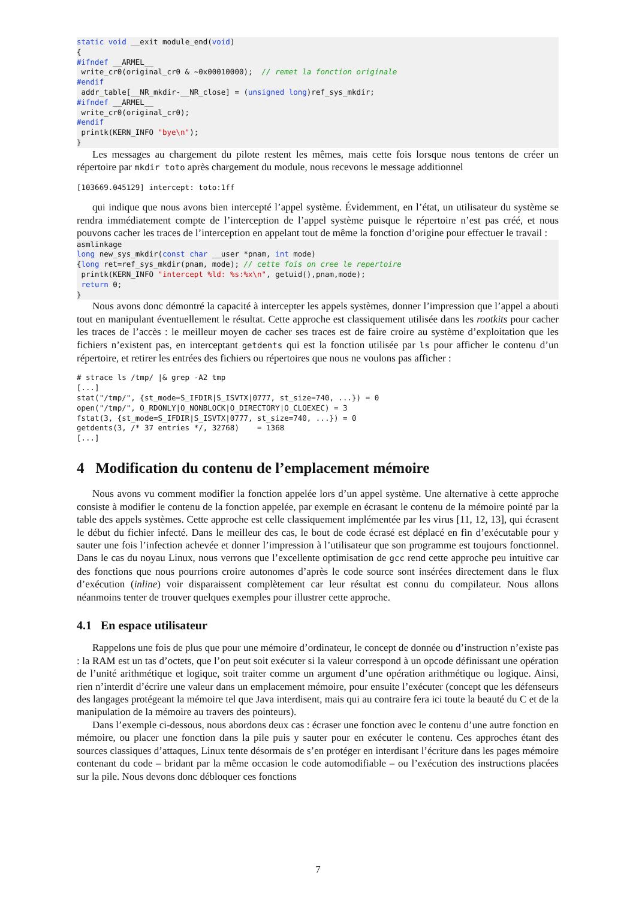static void __exit module_end(void)
{
#ifndef __ARMEL__
 write_cr0(original_cr0 & ~0x00010000);  // remet la fonction originale
#endif
 addr_table[__NR_mkdir-__NR_close] = (unsigned long)ref_sys_mkdir;
#ifndef __ARMEL__
 write_cr0(original_cr0);
#endif
 printk(KERN_INFO "bye\n");
}
Les messages au chargement du pilote restent les mêmes, mais cette fois lorsque nous tentons de créer un répertoire par mkdir toto après chargement du module, nous recevons le message additionnel
[103669.045129] intercept: toto:1ff
qui indique que nous avons bien intercepté l’appel système. Évidemment, en l’état, un utilisateur du système se rendra immédiatement compte de l’interception de l’appel système puisque le répertoire n’est pas créé, et nous pouvons cacher les traces de l’interception en appelant tout de même la fonction d’origine pour effectuer le travail :
asmlinkage
long new_sys_mkdir(const char __user *pnam, int mode)
{long ret=ref_sys_mkdir(pnam, mode); // cette fois on cree le repertoire
 printk(KERN_INFO "intercept %ld: %s:%x\n", getuid(),pnam,mode);
 return 0;
}
Nous avons donc démontré la capacité à intercepter les appels systèmes, donner l’impression que l’appel a abouti tout en manipulant éventuellement le résultat. Cette approche est classiquement utilisée dans les rootkits pour cacher les traces de l’accès : le meilleur moyen de cacher ses traces est de faire croire au système d’exploitation que les fichiers n’existent pas, en interceptant getdents qui est la fonction utilisée par ls pour afficher le contenu d’un répertoire, et retirer les entrées des fichiers ou répertoires que nous ne voulons pas afficher :
# strace ls /tmp/ |& grep -A2 tmp
[...]
stat("/tmp/", {st_mode=S_IFDIR|S_ISVTX|0777, st_size=740, ...}) = 0
open("/tmp/", O_RDONLY|O_NONBLOCK|O_DIRECTORY|O_CLOEXEC) = 3
fstat(3, {st_mode=S_IFDIR|S_ISVTX|0777, st_size=740, ...}) = 0
getdents(3, /* 37 entries */, 32768)    = 1368
[...]
4 Modification du contenu de l’emplacement mémoire
Nous avons vu comment modifier la fonction appelée lors d’un appel système. Une alternative à cette approche consiste à modifier le contenu de la fonction appelée, par exemple en écrasant le contenu de la mémoire pointé par la table des appels systèmes. Cette approche est celle classiquement implémentée par les virus [11, 12, 13], qui écrasent le début du fichier infecté. Dans le meilleur des cas, le bout de code écrasé est déplacé en fin d’exécutable pour y sauter une fois l’infection achevée et donner l’impression à l’utilisateur que son programme est toujours fonctionnel. Dans le cas du noyau Linux, nous verrons que l’excellente optimisation de gcc rend cette approche peu intuitive car des fonctions que nous pourrions croire autonomes d’après le code source sont insérées directement dans le flux d’exécution (inline) voir disparaissent complètement car leur résultat est connu du compilateur. Nous allons néanmoins tenter de trouver quelques exemples pour illustrer cette approche.
4.1 En espace utilisateur
Rappelons une fois de plus que pour une mémoire d’ordinateur, le concept de donnée ou d’instruction n’existe pas : la RAM est un tas d’octets, que l’on peut soit exécuter si la valeur correspond à un opcode définissant une opération de l’unité arithmétique et logique, soit traiter comme un argument d’une opération arithmétique ou logique. Ainsi, rien n’interdit d’écrire une valeur dans un emplacement mémoire, pour ensuite l’exécuter (concept que les défenseurs des langages protégeant la mémoire tel que Java interdisent, mais qui au contraire fera ici toute la beauté du C et de la manipulation de la mémoire au travers des pointeurs).
Dans l’exemple ci-dessous, nous abordons deux cas : écraser une fonction avec le contenu d’une autre fonction en mémoire, ou placer une fonction dans la pile puis y sauter pour en exécuter le contenu. Ces approches étant des sources classiques d’attaques, Linux tente désormais de s’en protéger en interdisant l’écriture dans les pages mémoire contenant du code – bridant par la même occasion le code automodifiable – ou l’exécution des instructions placées sur la pile. Nous devons donc débloquer ces fonctions
7